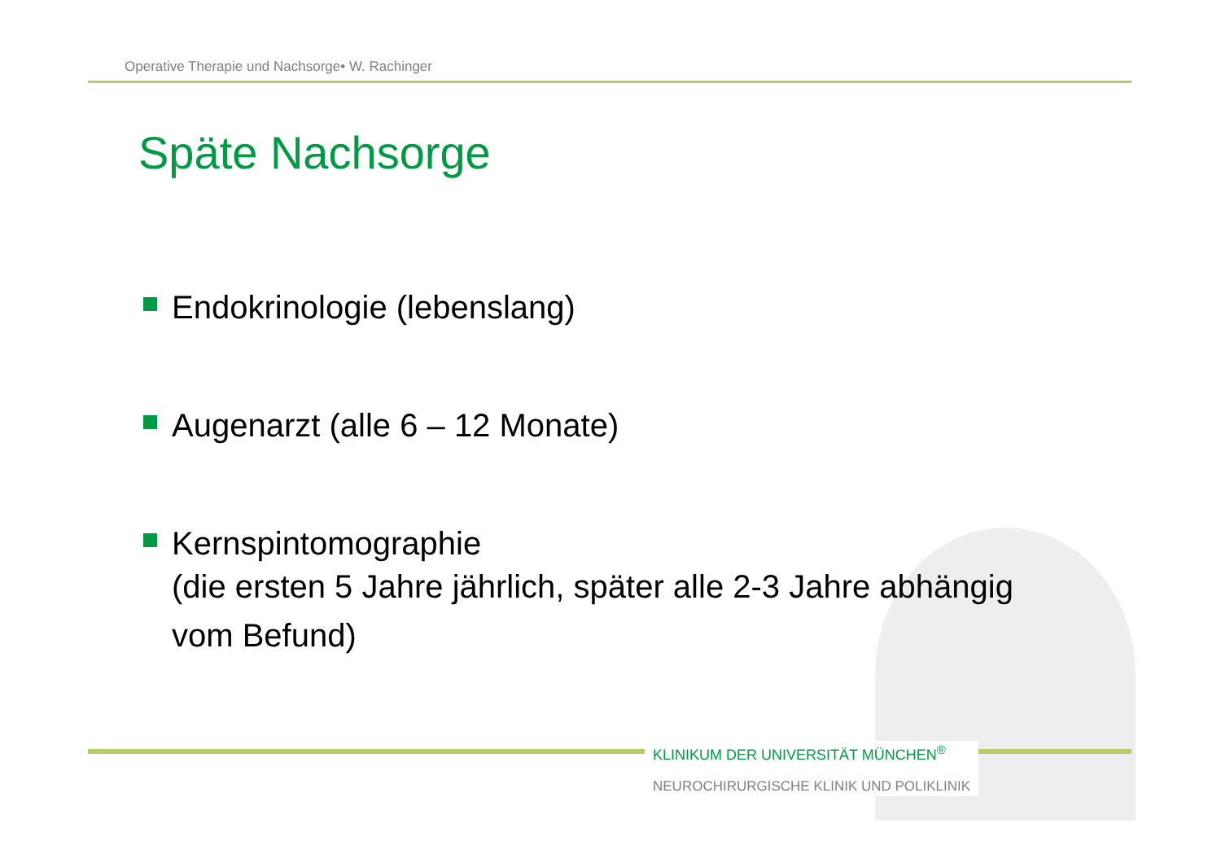Operative Therapie und Nachsorge• W. Rachinger
Späte Nachsorge
Endokrinologie (lebenslang)
Augenarzt (alle 6 – 12 Monate)
Kernspintomographie
(die ersten 5 Jahre jährlich, später alle 2-3 Jahre abhängig vom Befund)
KLINIKUM DER UNIVERSITÄT MÜNCHEN<sup>®</sup>
NEUROCHIRURGISCHE KLINIK UND POLIKLINIK